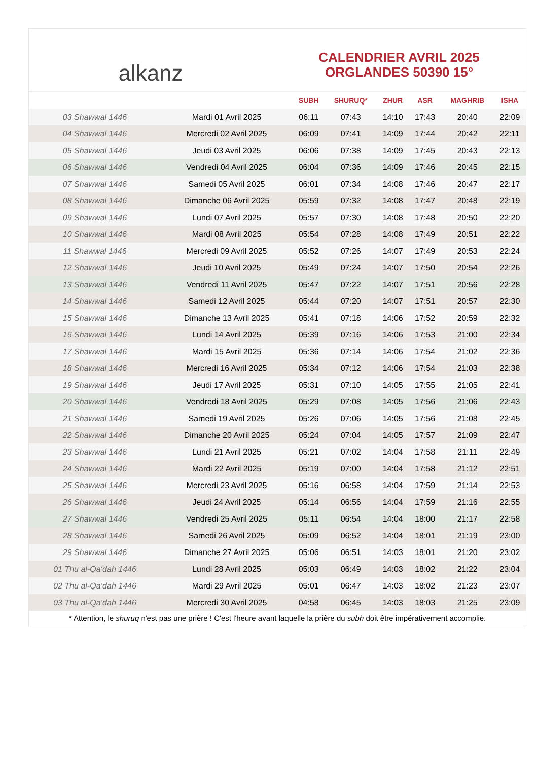alkanz
CALENDRIER AVRIL 2025
ORGLANDES 50390 15°
| | | SUBH | SHURUQ* | ZHUR | ASR | MAGHRIB | ISHA |
| --- | --- | --- | --- | --- | --- | --- | --- |
| 03 Shawwal 1446 | Mardi 01 Avril 2025 | 06:11 | 07:43 | 14:10 | 17:43 | 20:40 | 22:09 |
| 04 Shawwal 1446 | Mercredi 02 Avril 2025 | 06:09 | 07:41 | 14:09 | 17:44 | 20:42 | 22:11 |
| 05 Shawwal 1446 | Jeudi 03 Avril 2025 | 06:06 | 07:38 | 14:09 | 17:45 | 20:43 | 22:13 |
| 06 Shawwal 1446 | Vendredi 04 Avril 2025 | 06:04 | 07:36 | 14:09 | 17:46 | 20:45 | 22:15 |
| 07 Shawwal 1446 | Samedi 05 Avril 2025 | 06:01 | 07:34 | 14:08 | 17:46 | 20:47 | 22:17 |
| 08 Shawwal 1446 | Dimanche 06 Avril 2025 | 05:59 | 07:32 | 14:08 | 17:47 | 20:48 | 22:19 |
| 09 Shawwal 1446 | Lundi 07 Avril 2025 | 05:57 | 07:30 | 14:08 | 17:48 | 20:50 | 22:20 |
| 10 Shawwal 1446 | Mardi 08 Avril 2025 | 05:54 | 07:28 | 14:08 | 17:49 | 20:51 | 22:22 |
| 11 Shawwal 1446 | Mercredi 09 Avril 2025 | 05:52 | 07:26 | 14:07 | 17:49 | 20:53 | 22:24 |
| 12 Shawwal 1446 | Jeudi 10 Avril 2025 | 05:49 | 07:24 | 14:07 | 17:50 | 20:54 | 22:26 |
| 13 Shawwal 1446 | Vendredi 11 Avril 2025 | 05:47 | 07:22 | 14:07 | 17:51 | 20:56 | 22:28 |
| 14 Shawwal 1446 | Samedi 12 Avril 2025 | 05:44 | 07:20 | 14:07 | 17:51 | 20:57 | 22:30 |
| 15 Shawwal 1446 | Dimanche 13 Avril 2025 | 05:41 | 07:18 | 14:06 | 17:52 | 20:59 | 22:32 |
| 16 Shawwal 1446 | Lundi 14 Avril 2025 | 05:39 | 07:16 | 14:06 | 17:53 | 21:00 | 22:34 |
| 17 Shawwal 1446 | Mardi 15 Avril 2025 | 05:36 | 07:14 | 14:06 | 17:54 | 21:02 | 22:36 |
| 18 Shawwal 1446 | Mercredi 16 Avril 2025 | 05:34 | 07:12 | 14:06 | 17:54 | 21:03 | 22:38 |
| 19 Shawwal 1446 | Jeudi 17 Avril 2025 | 05:31 | 07:10 | 14:05 | 17:55 | 21:05 | 22:41 |
| 20 Shawwal 1446 | Vendredi 18 Avril 2025 | 05:29 | 07:08 | 14:05 | 17:56 | 21:06 | 22:43 |
| 21 Shawwal 1446 | Samedi 19 Avril 2025 | 05:26 | 07:06 | 14:05 | 17:56 | 21:08 | 22:45 |
| 22 Shawwal 1446 | Dimanche 20 Avril 2025 | 05:24 | 07:04 | 14:05 | 17:57 | 21:09 | 22:47 |
| 23 Shawwal 1446 | Lundi 21 Avril 2025 | 05:21 | 07:02 | 14:04 | 17:58 | 21:11 | 22:49 |
| 24 Shawwal 1446 | Mardi 22 Avril 2025 | 05:19 | 07:00 | 14:04 | 17:58 | 21:12 | 22:51 |
| 25 Shawwal 1446 | Mercredi 23 Avril 2025 | 05:16 | 06:58 | 14:04 | 17:59 | 21:14 | 22:53 |
| 26 Shawwal 1446 | Jeudi 24 Avril 2025 | 05:14 | 06:56 | 14:04 | 17:59 | 21:16 | 22:55 |
| 27 Shawwal 1446 | Vendredi 25 Avril 2025 | 05:11 | 06:54 | 14:04 | 18:00 | 21:17 | 22:58 |
| 28 Shawwal 1446 | Samedi 26 Avril 2025 | 05:09 | 06:52 | 14:04 | 18:01 | 21:19 | 23:00 |
| 29 Shawwal 1446 | Dimanche 27 Avril 2025 | 05:06 | 06:51 | 14:03 | 18:01 | 21:20 | 23:02 |
| 01 Thu al-Qa‘dah 1446 | Lundi 28 Avril 2025 | 05:03 | 06:49 | 14:03 | 18:02 | 21:22 | 23:04 |
| 02 Thu al-Qa‘dah 1446 | Mardi 29 Avril 2025 | 05:01 | 06:47 | 14:03 | 18:02 | 21:23 | 23:07 |
| 03 Thu al-Qa‘dah 1446 | Mercredi 30 Avril 2025 | 04:58 | 06:45 | 14:03 | 18:03 | 21:25 | 23:09 |
* Attention, le shuruq n'est pas une prière ! C'est l'heure avant laquelle la prière du subh doit être impérativement accomplie.